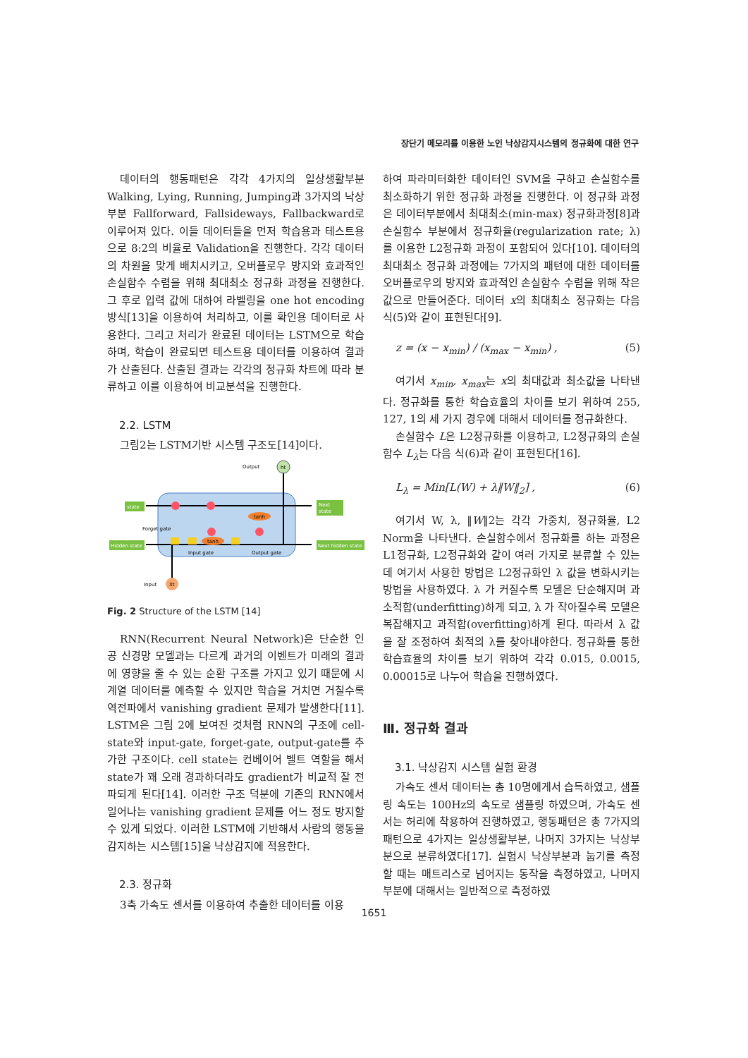장단기 메모리를 이용한 노인 낙상감지시스템의 정규화에 대한 연구
데이터의 행동패턴은 각각 4가지의 일상생활부분 Walking, Lying, Running, Jumping과 3가지의 낙상부분 Fallforward, Fallsideways, Fallbackward로 이루어져 있다. 이들 데이터들을 먼저 학습용과 테스트용으로 8:2의 비율로 Validation을 진행한다. 각각 데이터의 차원을 맞게 배치시키고, 오버플로우 방지와 효과적인 손실함수 수렴을 위해 최대최소 정규화 과정을 진행한다. 그 후로 입력 값에 대하여 라벨링을 one hot encoding방식[13]을 이용하여 처리하고, 이를 확인용 데이터로 사용한다. 그리고 처리가 완료된 데이터는 LSTM으로 학습하며, 학습이 완료되면 테스트용 데이터를 이용하여 결과가 산출된다. 산출된 결과는 각각의 정규화 차트에 따라 분류하고 이를 이용하여 비교분석을 진행한다.
2.2. LSTM
그림2는 LSTM기반 시스템 구조도[14]이다.
Output
ht
state
Next
state
Hidden state
Next hidden state
Forget gate
Input gate
Output gate
tanh
tanh
Input
Xt
Fig. 2 Structure of the LSTM [14]
RNN(Recurrent Neural Network)은 단순한 인공 신경망 모델과는 다르게 과거의 이벤트가 미래의 결과에 영향을 줄 수 있는 순환 구조를 가지고 있기 때문에 시계열 데이터를 예측할 수 있지만 학습을 거치면 거칠수록 역전파에서 vanishing gradient 문제가 발생한다[11]. LSTM은 그림 2에 보여진 것처럼 RNN의 구조에 cell-state와 input-gate, forget-gate, output-gate를 추가한 구조이다. cell state는 컨베이어 벨트 역할을 해서 state가 꽤 오래 경과하더라도 gradient가 비교적 잘 전파되게 된다[14]. 이러한 구조 덕분에 기존의 RNN에서 일어나는 vanishing gradient 문제를 어느 정도 방지할 수 있게 되었다. 이러한 LSTM에 기반해서 사람의 행동을 감지하는 시스템[15]을 낙상감지에 적용한다.
2.3. 정규화
3축 가속도 센서를 이용하여 추출한 데이터를 이용
하여 파라미터화한 데이터인 SVM을 구하고 손실함수를 최소화하기 위한 정규화 과정을 진행한다. 이 정규화 과정은 데이터부분에서 최대최소(min-max) 정규화과정[8]과 손실함수 부분에서 정규화율(regularization rate; λ)를 이용한 L2정규화 과정이 포함되어 있다[10]. 데이터의 최대최소 정규화 과정에는 7가지의 패턴에 대한 데이터를 오버플로우의 방지와 효과적인 손실함수 수렴을 위해 작은 값으로 만들어준다. 데이터 x의 최대최소 정규화는 다음 식(5)와 같이 표현된다[9].
z = (x − x<sub>min</sub>) / (x<sub>max</sub> − x<sub>min</sub>) , (5)
여기서 x<sub>min</sub>, x<sub>max</sub>는 x의 최대값과 최소값을 나타낸다. 정규화를 통한 학습효율의 차이를 보기 위하여 255, 127, 1의 세 가지 경우에 대해서 데이터를 정규화한다.
손실함수 L은 L2정규화를 이용하고, L2정규화의 손실함수 L<sub>λ</sub>는 다음 식(6)과 같이 표현된다[16].
L<sub>λ</sub> = Min[L(W) + λ‖W‖<sub>2</sub>] , (6)
여기서 W, λ, ‖W‖2는 각각 가중치, 정규화율, L2 Norm을 나타낸다. 손실함수에서 정규화를 하는 과정은 L1정규화, L2정규화와 같이 여러 가지로 분류할 수 있는데 여기서 사용한 방법은 L2정규화인 λ 값을 변화시키는 방법을 사용하였다. λ 가 커질수록 모델은 단순해지며 과소적합(underfitting)하게 되고, λ 가 작아질수록 모델은 복잡해지고 과적합(overfitting)하게 된다. 따라서 λ 값을 잘 조정하여 최적의 λ를 찾아내야한다. 정규화를 통한 학습효율의 차이를 보기 위하여 각각 0.015, 0.0015, 0.00015로 나누어 학습을 진행하였다.
Ⅲ. 정규화 결과
3.1. 낙상감지 시스템 실험 환경
가속도 센서 데이터는 총 10명에게서 습득하였고, 샘플링 속도는 100Hz의 속도로 샘플링 하였으며, 가속도 센서는 허리에 착용하여 진행하였고, 행동패턴은 총 7가지의 패턴으로 4가지는 일상생활부분, 나머지 3가지는 낙상부분으로 분류하였다[17]. 실험시 낙상부분과 눕기를 측정할 때는 매트리스로 넘어지는 동작을 측정하였고, 나머지부분에 대해서는 일반적으로 측정하였
1651